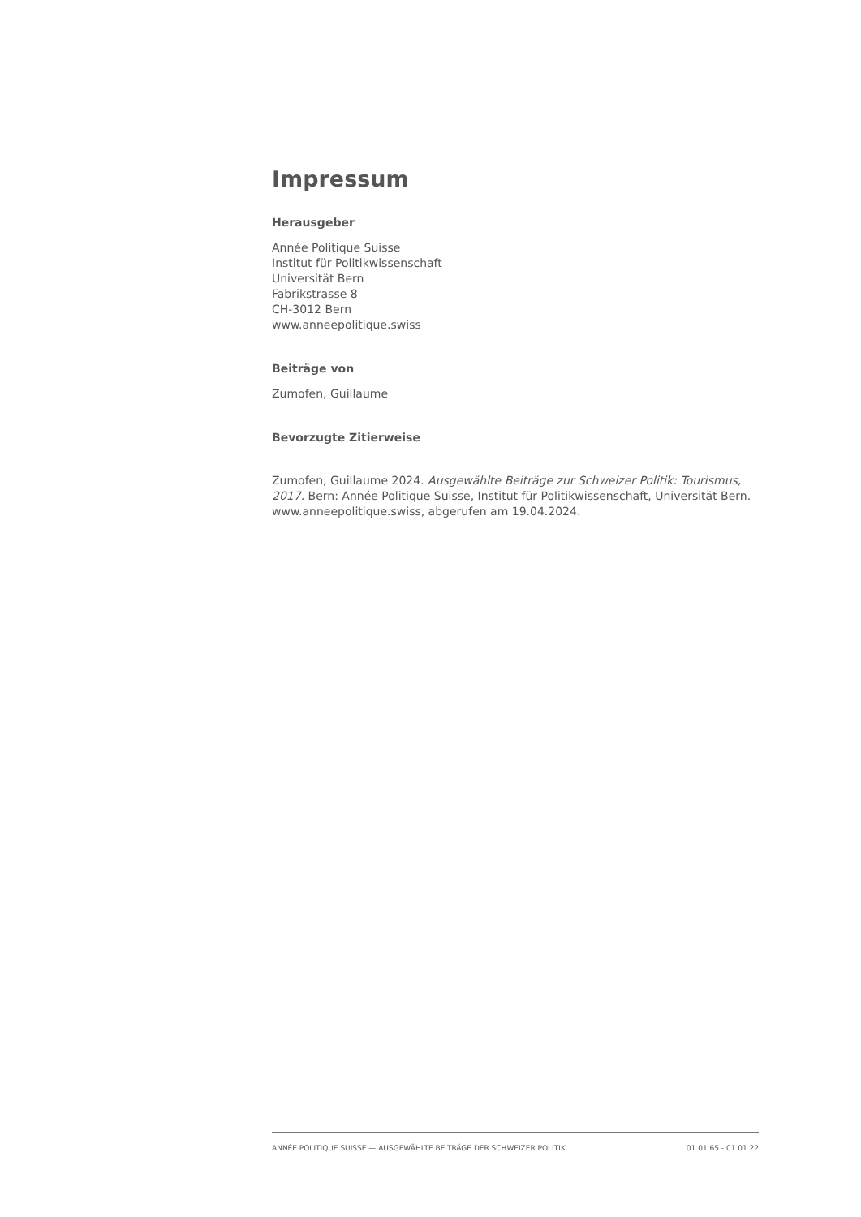Impressum
Herausgeber
Année Politique Suisse
Institut für Politikwissenschaft
Universität Bern
Fabrikstrasse 8
CH-3012 Bern
www.anneepolitique.swiss
Beiträge von
Zumofen, Guillaume
Bevorzugte Zitierweise
Zumofen, Guillaume 2024. Ausgewählte Beiträge zur Schweizer Politik: Tourismus, 2017. Bern: Année Politique Suisse, Institut für Politikwissenschaft, Universität Bern. www.anneepolitique.swiss, abgerufen am 19.04.2024.
ANNÉE POLITIQUE SUISSE — AUSGEWÄHLTE BEITRÄGE DER SCHWEIZER POLITIK 01.01.65 - 01.01.22